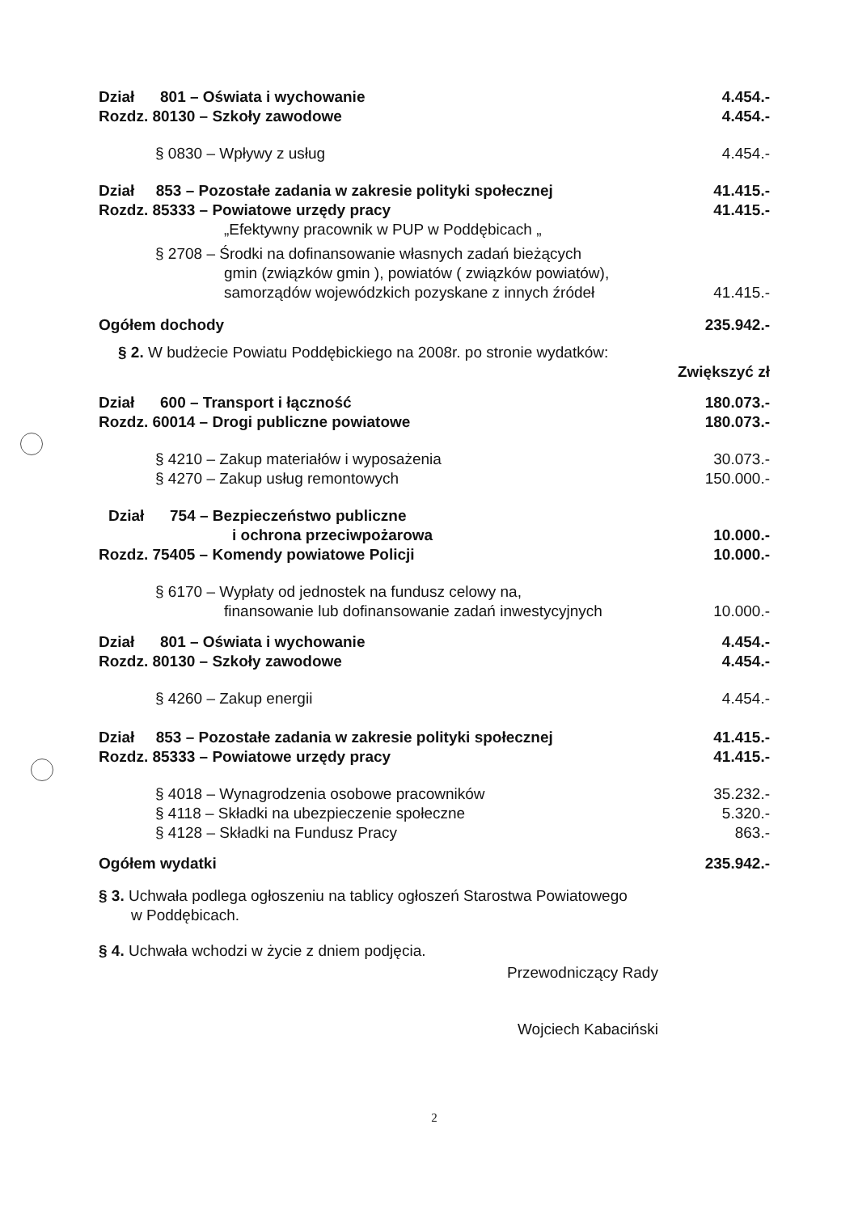Dział 801 – Oświata i wychowanie 4.454.-
Rozdz. 80130 – Szkoły zawodowe 4.454.-
§ 0830 – Wpływy z usług 4.454.-
Dział 853 – Pozostałe zadania w zakresie polityki społecznej 41.415.-
Rozdz. 85333 – Powiatowe urzędy pracy 41.415.-
„Efektywny pracownik w PUP w Poddębicach „
§ 2708 – Środki na dofinansowanie własnych zadań bieżących
gmin (związków gmin ), powiatów ( związków powiatów),
samorządów wojewódzkich pozyskane z innych źródeł 41.415.-
Ogółem dochody 235.942.-
§ 2. W budżecie Powiatu Poddębickiego na 2008r. po stronie wydatków:
Zwiększyć zł
Dział 600 – Transport i łączność 180.073.-
Rozdz. 60014 – Drogi publiczne powiatowe 180.073.-
§ 4210 – Zakup materiałów i wyposażenia 30.073.-
§ 4270 – Zakup usług remontowych 150.000.-
Dział 754 – Bezpieczeństwo publiczne
i ochrona przeciwpożarowa 10.000.-
Rozdz. 75405 – Komendy powiatowe Policji 10.000.-
§ 6170 – Wypłaty od jednostek na fundusz celowy na,
finansowanie lub dofinansowanie zadań inwestycyjnych 10.000.-
Dział 801 – Oświata i wychowanie 4.454.-
Rozdz. 80130 – Szkoły zawodowe 4.454.-
§ 4260 – Zakup energii 4.454.-
Dział 853 – Pozostałe zadania w zakresie polityki społecznej 41.415.-
Rozdz. 85333 – Powiatowe urzędy pracy 41.415.-
§ 4018 – Wynagrodzenia osobowe pracowników 35.232.-
§ 4118 – Składki na ubezpieczenie społeczne 5.320.-
§ 4128 – Składki na Fundusz Pracy 863.-
Ogółem wydatki 235.942.-
§ 3. Uchwała podlega ogłoszeniu na tablicy ogłoszeń Starostwa Powiatowego
w Poddębicach.
§ 4. Uchwała wchodzi w życie z dniem podjęcia.
Przewodniczący Rady
Wojciech Kabaciński
2